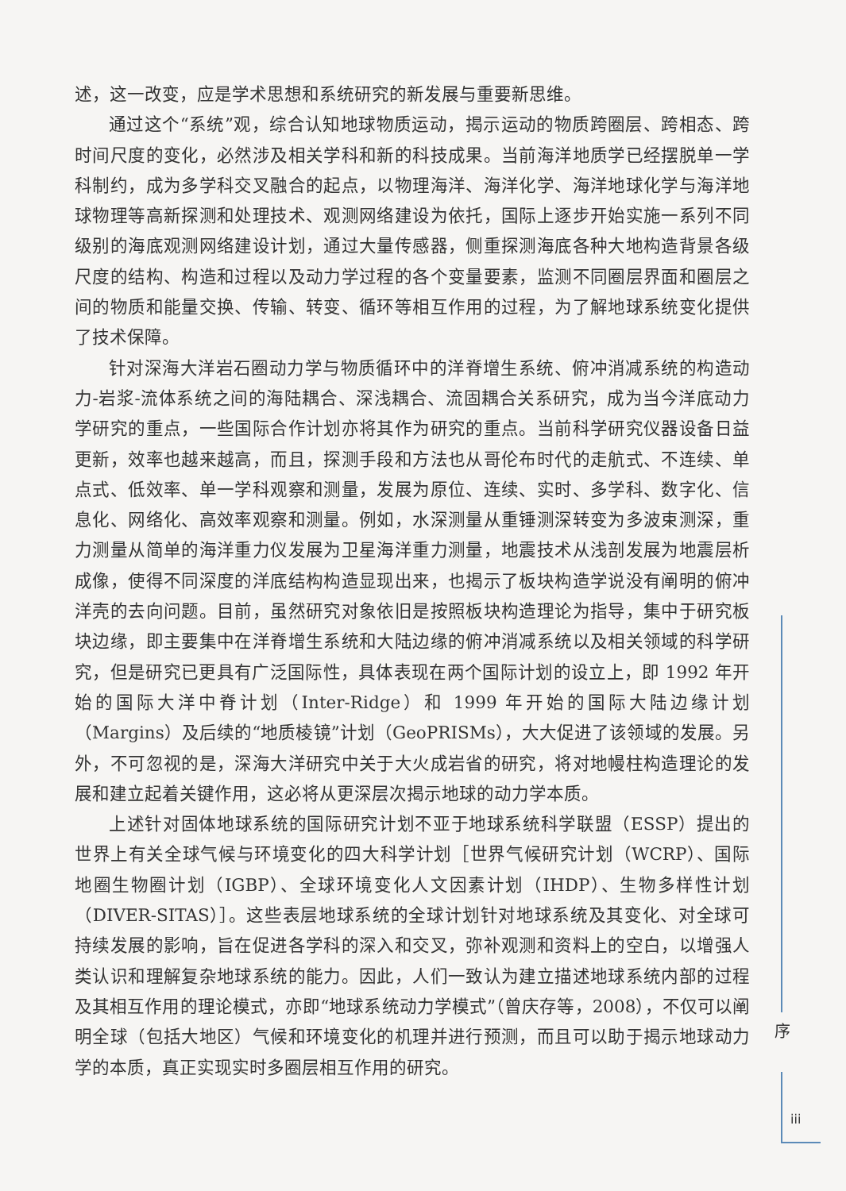述，这一改变，应是学术思想和系统研究的新发展与重要新思维。
通过这个“系统”观，综合认知地球物质运动，揭示运动的物质跨圈层、跨相态、跨时间尺度的变化，必然涉及相关学科和新的科技成果。当前海洋地质学已经摆脱单一学科制约，成为多学科交叉融合的起点，以物理海洋、海洋化学、海洋地球化学与海洋地球物理等高新探测和处理技术、观测网络建设为依托，国际上逐步开始实施一系列不同级别的海底观测网络建设计划，通过大量传感器，侧重探测海底各种大地构造背景各级尺度的结构、构造和过程以及动力学过程的各个变量要素，监测不同圈层界面和圈层之间的物质和能量交换、传输、转变、循环等相互作用的过程，为了解地球系统变化提供了技术保障。
针对深海大洋岩石圈动力学与物质循环中的洋脊增生系统、俯冲消减系统的构造动力-岩浆-流体系统之间的海陆耦合、深浅耦合、流固耦合关系研究，成为当今洋底动力学研究的重点，一些国际合作计划亦将其作为研究的重点。当前科学研究仪器设备日益更新，效率也越来越高，而且，探测手段和方法也从哥伦布时代的走航式、不连续、单点式、低效率、单一学科观察和测量，发展为原位、连续、实时、多学科、数字化、信息化、网络化、高效率观察和测量。例如，水深测量从重锤测深转变为多波束测深，重力测量从简单的海洋重力仪发展为卫星海洋重力测量，地震技术从浅剖发展为地震层析成像，使得不同深度的洋底结构构造显现出来，也揭示了板块构造学说没有阐明的俯冲洋壳的去向问题。目前，虽然研究对象依旧是按照板块构造理论为指导，集中于研究板块边缘，即主要集中在洋脊增生系统和大陆边缘的俯冲消减系统以及相关领域的科学研究，但是研究已更具有广泛国际性，具体表现在两个国际计划的设立上，即 1992 年开始的国际大洋中脊计划（Inter-Ridge）和 1999 年开始的国际大陆边缘计划（Margins）及后续的“地质棱镜”计划（GeoPRISMs），大大促进了该领域的发展。另外，不可忽视的是，深海大洋研究中关于大火成岩省的研究，将对地幔柱构造理论的发展和建立起着关键作用，这必将从更深层次揭示地球的动力学本质。
上述针对固体地球系统的国际研究计划不亚于地球系统科学联盟（ESSP）提出的世界上有关全球气候与环境变化的四大科学计划［世界气候研究计划（WCRP）、国际地圈生物圈计划（IGBP）、全球环境变化人文因素计划（IHDP）、生物多样性计划（DIVER-SITAS）］。这些表层地球系统的全球计划针对地球系统及其变化、对全球可持续发展的影响，旨在促进各学科的深入和交叉，弥补观测和资料上的空白，以增强人类认识和理解复杂地球系统的能力。因此，人们一致认为建立描述地球系统内部的过程及其相互作用的理论模式，亦即“地球系统动力学模式”（曾庆存等，2008），不仅可以阐明全球（包括大地区）气候和环境变化的机理并进行预测，而且可以助于揭示地球动力学的本质，真正实现实时多圈层相互作用的研究。
序
iii